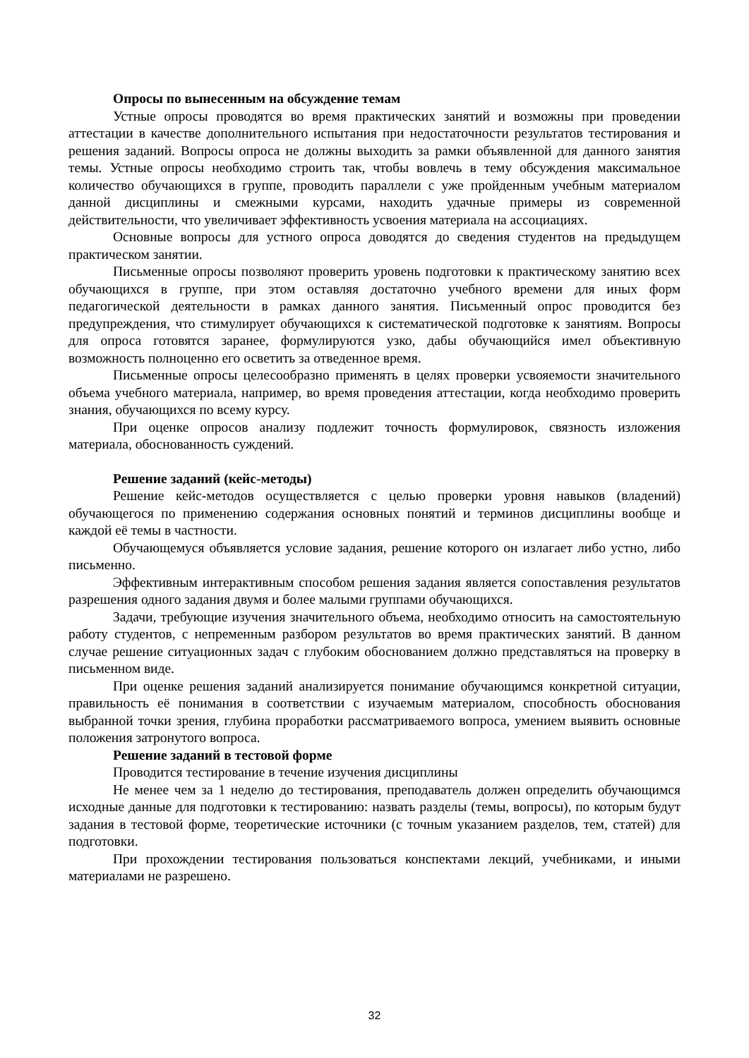Опросы по вынесенным на обсуждение темам
Устные опросы проводятся во время практических занятий и возможны при проведении аттестации в качестве дополнительного испытания при недостаточности результатов тестирования и решения заданий. Вопросы опроса не должны выходить за рамки объявленной для данного занятия темы. Устные опросы необходимо строить так, чтобы вовлечь в тему обсуждения максимальное количество обучающихся в группе, проводить параллели с уже пройденным учебным материалом данной дисциплины и смежными курсами, находить удачные примеры из современной действительности, что увеличивает эффективность усвоения материала на ассоциациях.
Основные вопросы для устного опроса доводятся до сведения студентов на предыдущем практическом занятии.
Письменные опросы позволяют проверить уровень подготовки к практическому занятию всех обучающихся в группе, при этом оставляя достаточно учебного времени для иных форм педагогической деятельности в рамках данного занятия. Письменный опрос проводится без предупреждения, что стимулирует обучающихся к систематической подготовке к занятиям. Вопросы для опроса готовятся заранее, формулируются узко, дабы обучающийся имел объективную возможность полноценно его осветить за отведенное время.
Письменные опросы целесообразно применять в целях проверки усвояемости значительного объема учебного материала, например, во время проведения аттестации, когда необходимо проверить знания, обучающихся по всему курсу.
При оценке опросов анализу подлежит точность формулировок, связность изложения материала, обоснованность суждений.
Решение заданий (кейс-методы)
Решение кейс-методов осуществляется с целью проверки уровня навыков (владений) обучающегося по применению содержания основных понятий и терминов дисциплины вообще и каждой её темы в частности.
Обучающемуся объявляется условие задания, решение которого он излагает либо устно, либо письменно.
Эффективным интерактивным способом решения задания является сопоставления результатов разрешения одного задания двумя и более малыми группами обучающихся.
Задачи, требующие изучения значительного объема, необходимо относить на самостоятельную работу студентов, с непременным разбором результатов во время практических занятий. В данном случае решение ситуационных задач с глубоким обоснованием должно представляться на проверку в письменном виде.
При оценке решения заданий анализируется понимание обучающимся конкретной ситуации, правильность её понимания в соответствии с изучаемым материалом, способность обоснования выбранной точки зрения, глубина проработки рассматриваемого вопроса, умением выявить основные положения затронутого вопроса.
Решение заданий в тестовой форме
Проводится тестирование в течение изучения дисциплины
Не менее чем за 1 неделю до тестирования, преподаватель должен определить обучающимся исходные данные для подготовки к тестированию: назвать разделы (темы, вопросы), по которым будут задания в тестовой форме, теоретические источники (с точным указанием разделов, тем, статей) для подготовки.
При прохождении тестирования пользоваться конспектами лекций, учебниками, и иными материалами не разрешено.
32